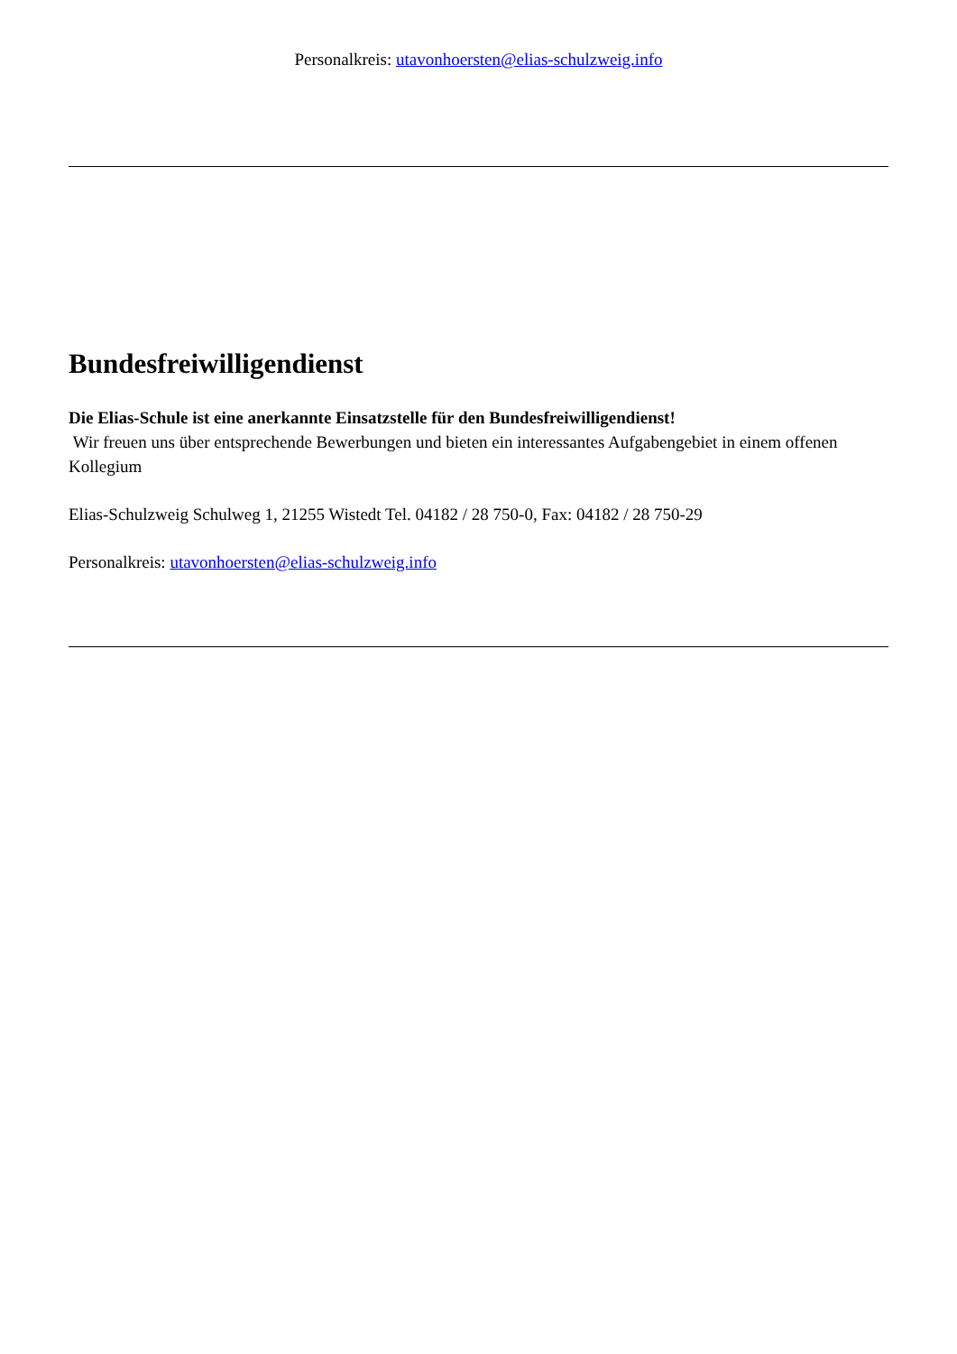Personalkreis: utavonhoersten@elias-schulzweig.info
Bundesfreiwilligendienst
Die Elias-Schule ist eine anerkannte Einsatzstelle für den Bundesfreiwilligendienst!
Wir freuen uns über entsprechende Bewerbungen und bieten ein interessantes Aufgabengebiet in einem offenen Kollegium
Elias-Schulzweig Schulweg 1, 21255 Wistedt Tel. 04182 / 28 750-0, Fax: 04182 / 28 750-29
Personalkreis: utavonhoersten@elias-schulzweig.info